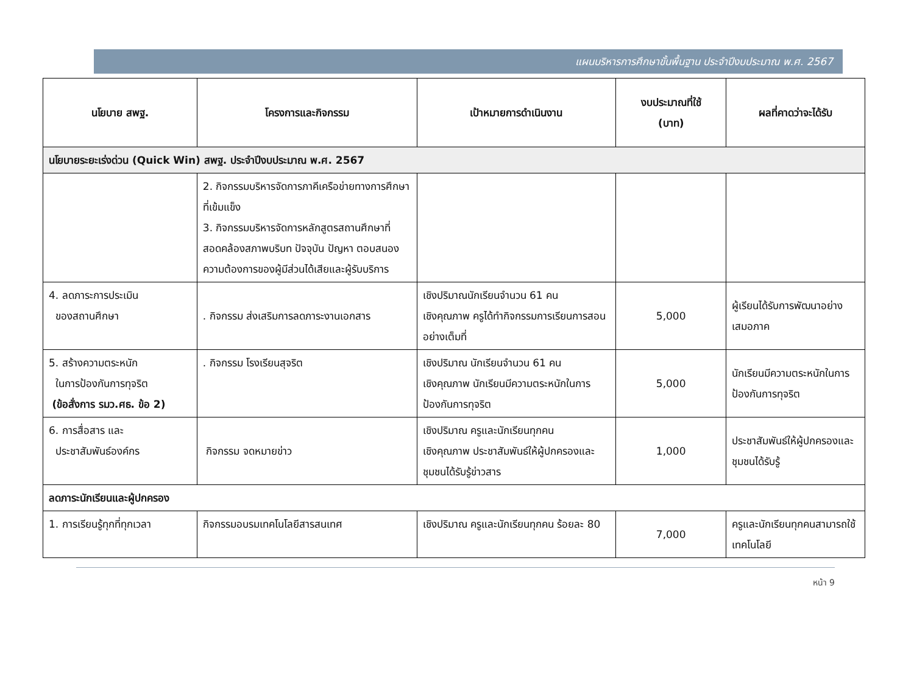แผนบริหารการศึกษาขั้นพื้นฐาน ประจำปีงบประมาณ พ.ศ. 2567
| นโยบาย สพฐ. | โครงการและกิจกรรม | เป้าหมายการดำเนินงาน | งบประมาณที่ใช้ (บาท) | ผลที่คาดว่าจะได้รับ |
| --- | --- | --- | --- | --- |
| นโยบายระยะเร่งด่วน (Quick Win) สพฐ. ประจำปีงบประมาณ พ.ศ. 2567 | | | | |
| | 2. กิจกรรมบริหารจัดการภาคีเครือข่ายทางการศึกษาที่เข้มแข็ง 3. กิจกรรมบริหารจัดการหลักสูตรสถานศึกษาที่สอดคล้องสภาพบริบท ปัจจุบัน ปัญหา ตอบสนองความต้องการของผู้มีส่วนได้เสียและผู้รับบริการ | | | |
| 4. ลดภาระการประเมิน ของสถานศึกษา | . กิจกรรม ส่งเสริมการลดภาระงานเอกสาร | เชิงปริมาณนักเรียนจำนวน 61 คน เชิงคุณภาพ ครูได้ทำกิจกรรมการเรียนการสอนอย่างเต็มที่ | 5,000 | ผู้เรียนได้รับการพัฒนาอย่างเสมอภาค |
| 5. สร้างความตระหนัก ในการป้องกันการทุจริต (ข้อสั่งการ รมว.ศธ. ข้อ 2) | . กิจกรรม โรงเรียนสุจริต | เชิงปริมาณ นักเรียนจำนวน 61 คน เชิงคุณภาพ นักเรียนมีความตระหนักในการป้องกันการทุจริต | 5,000 | นักเรียนมีความตระหนักในการป้องกันการทุจริต |
| 6. การสื่อสาร และ ประชาสัมพันธ์องค์กร | กิจกรรม จดหมายข่าว | เชิงปริมาณ ครูและนักเรียนทุกคน เชิงคุณภาพ ประชาสัมพันธ์ให้ผู้ปกครองและชุมชนได้รับรู้ข่าวสาร | 1,000 | ประชาสัมพันธ์ให้ผู้ปกครองและชุมชนได้รับรู้ |
| ลดภาระนักเรียนและผู้ปกครอง | | | | |
| 1. การเรียนรู้ทุกที่ทุกเวลา | กิจกรรมอบรมเทคโนโลยีสารสนเทศ | เชิงปริมาณ ครูและนักเรียนทุกคน ร้อยละ 80 | 7,000 | ครูและนักเรียนทุกคนสามารถใช้เทคโนโลยี |
หน้า 9